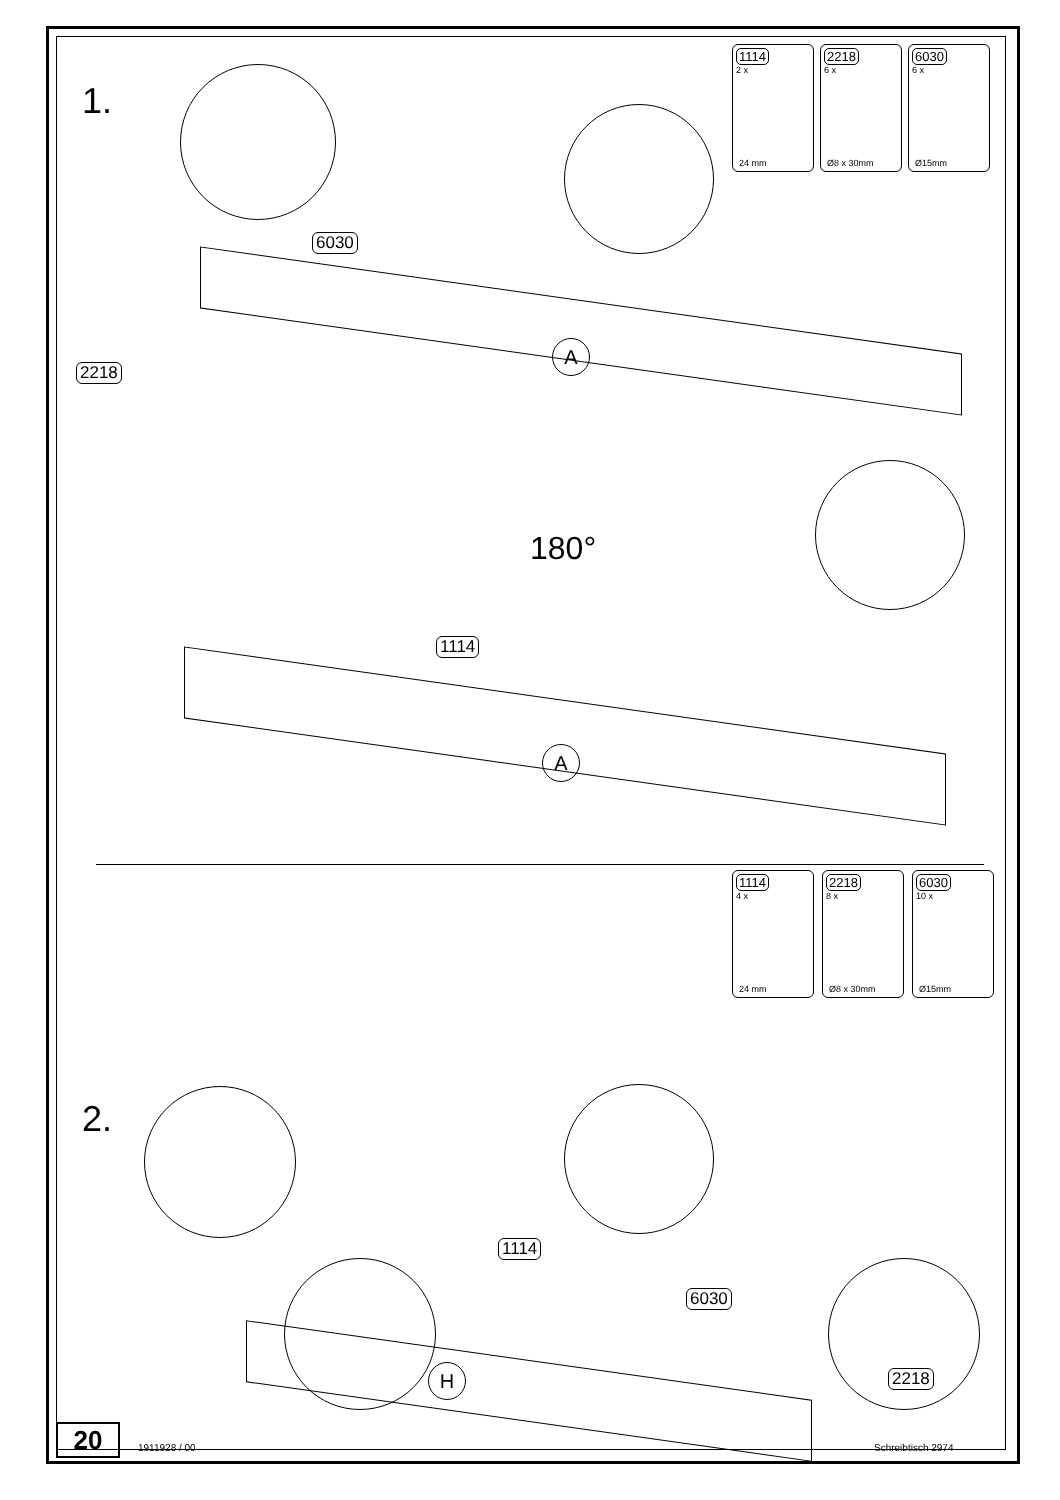1.
1114
2 x
24 mm
2218
6 x
Ø8 x 30mm
6030
6 x
Ø15mm
6030
2218
A
180°
1114
A
2.
1114
4 x
24 mm
2218
8 x
Ø8 x 30mm
6030
10 x
Ø15mm
1114
6030
2218
H
20 1911928 / 00 Schreibtisch 2974